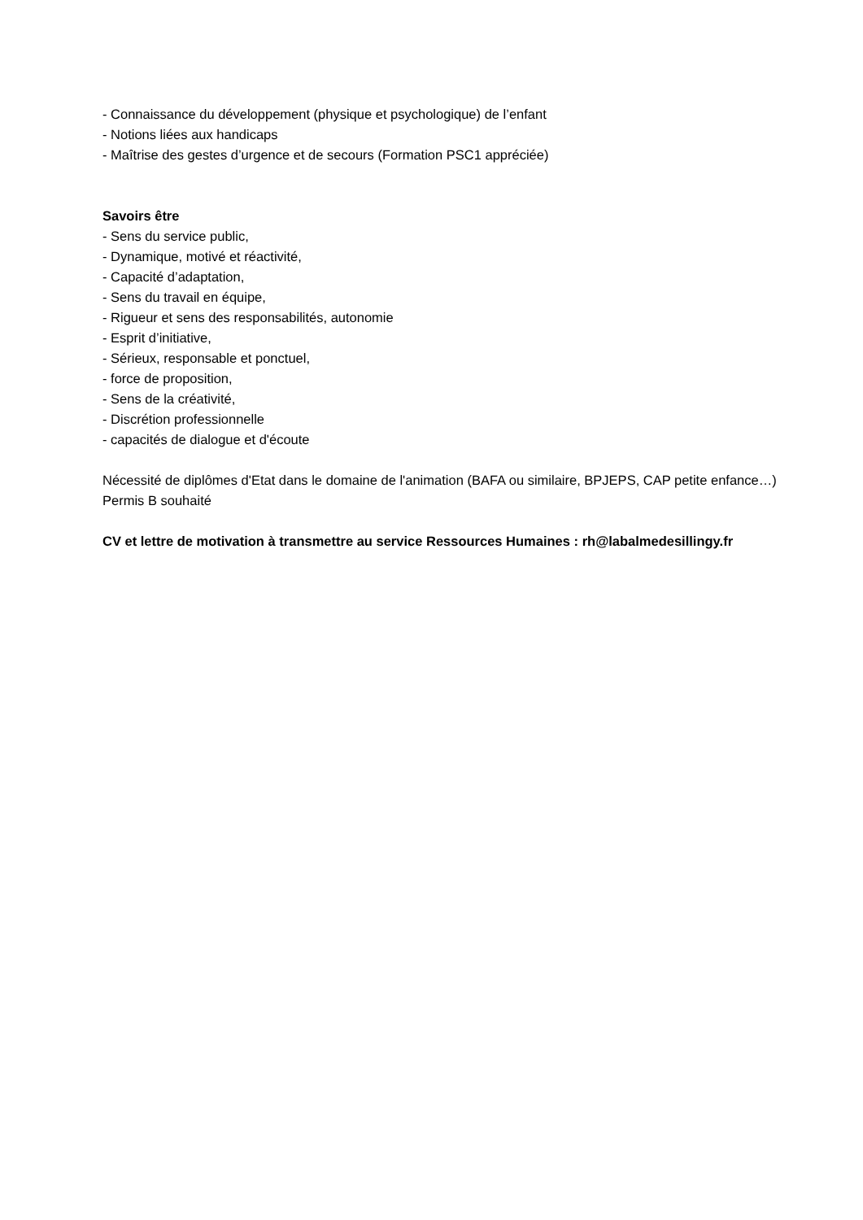- Connaissance du développement (physique et psychologique) de l’enfant
- Notions liées aux handicaps
- Maîtrise des gestes d’urgence et de secours (Formation PSC1 appréciée)
Savoirs être
- Sens du service public,
- Dynamique, motivé et réactivité,
- Capacité d’adaptation,
- Sens du travail en équipe,
- Rigueur et sens des responsabilités, autonomie
- Esprit d’initiative,
- Sérieux, responsable et ponctuel,
- force de proposition,
- Sens de la créativité,
- Discrétion professionnelle
- capacités de dialogue et d'écoute
Nécessité de diplômes d'Etat dans le domaine de l'animation (BAFA ou similaire, BPJEPS, CAP petite enfance…)
Permis B souhaité
CV et lettre de motivation à transmettre au service Ressources Humaines : rh@labalmedesillingy.fr